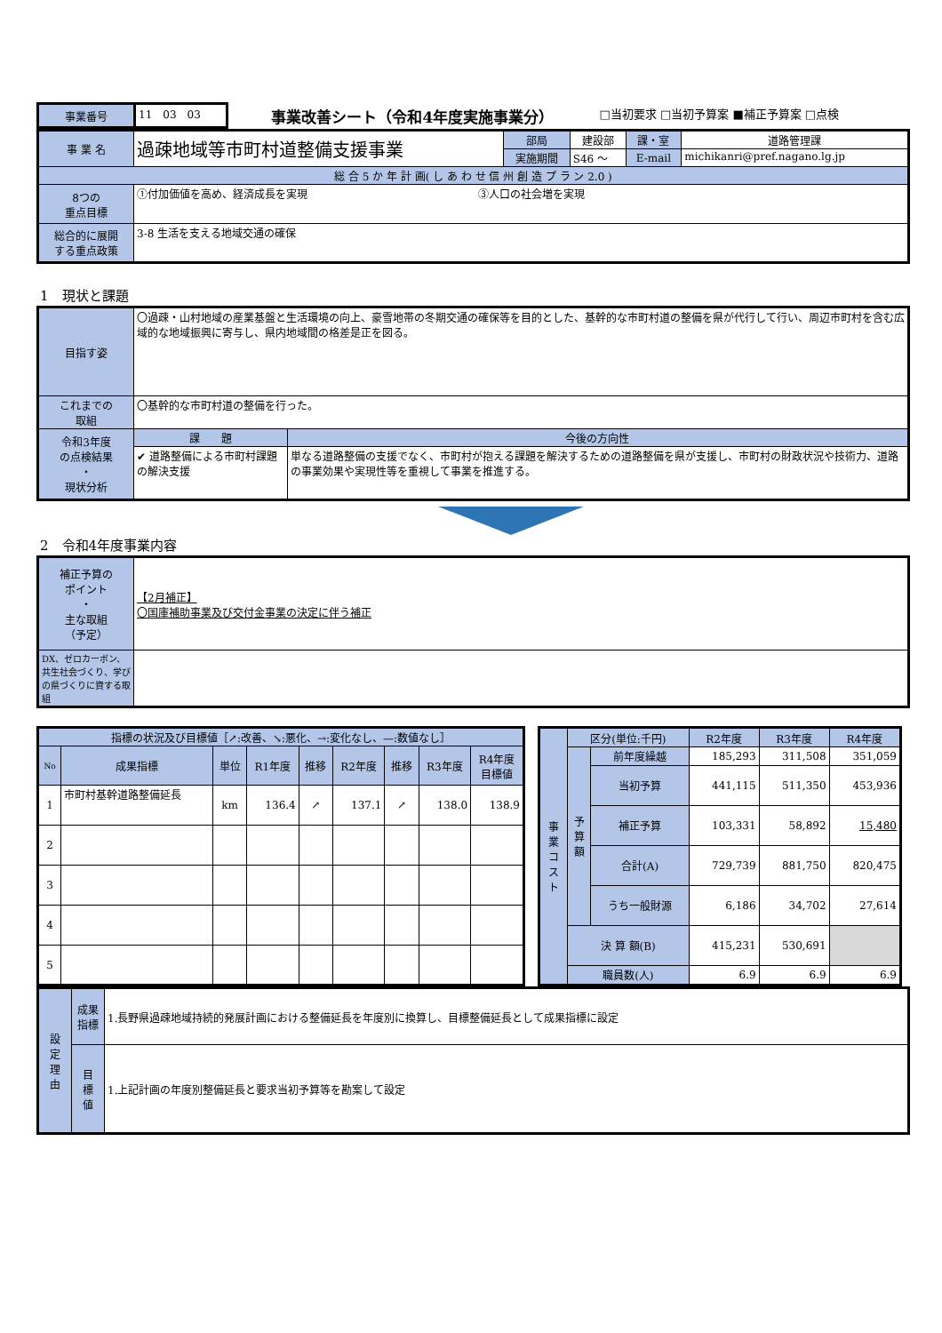| 事業番号 | 11 03 03 | 事業改善シート（令和4年度実施事業分） | □当初要求 □当初予算案 ■補正予算案 □点検 |
| 事 業 名 | 過疎地域等市町村道整備支援事業 | 部局 | 建設部 | 課・室 | 道路管理課 |
| | | 実施期間 | S46 ～ | E-mail | michikanri@pref.nagano.lg.jp |
| 総 合 5 か 年 計 画( し あ わ せ 信 州 創 造 プ ラ ン 2.0 ) | | | | | |
| 8つの 重点目標 | ①付加価値を高め、経済成長を実現 ③人口の社会増を実現 | | | | |
| 総合的に展開 する重点政策 | 3-8 生活を支える地域交通の確保 | | | | |
1　現状と課題
| 目指す姿 | 〇過疎・山村地域の産業基盤と生活環境の向上、豪雪地帯の冬期交通の確保等を目的とした、基幹的な市町村道の整備を県が代行して行い、周辺市町村を含む広域的な地域振興に寄与し、県内地域間の格差是正を図る。 | |
| これまでの 取組 | 〇基幹的な市町村道の整備を行った。 | |
| 令和3年度 の点検結果 ・ 現状分析 | 課 題 | 今後の方向性 |
| | ✔ 道路整備による市町村課題の解決支援 | 単なる道路整備の支援でなく、市町村が抱える課題を解決するための道路整備を県が支援し、市町村の財政状況や技術力、道路の事業効果や実現性等を重視して事業を推進する。 |
2　令和4年度事業内容
| 補正予算の ポイント ・ 主な取組 （予定） | 【2月補正】 〇国庫補助事業及び交付金事業の決定に伴う補正 |
| DX、ゼロカーボン、共生社会づくり、学びの県づくりに資する取組 | |
| 指標の状況及び目標値［↗:改善、↘:悪化、→:変化なし、—:数値なし］ | | | | | | | | |
| No | 成果指標 | 単位 | R1年度 | 推移 | R2年度 | 推移 | R3年度 | R4年度 目標値 |
| 1 | 市町村基幹道路整備延長 | km | 136.4 | ↗ | 137.1 | ↗ | 138.0 | 138.9 |
| 2 | | | | | | | | |
| 3 | | | | | | | | |
| 4 | | | | | | | | |
| 5 | | | | | | | | |
| 事 業 コ ス ト | 区分(単位:千円) | | R2年度 | R3年度 | R4年度 |
| | 予 算 額 | 前年度繰越 | 185,293 | 311,508 | 351,059 |
| | | 当初予算 | 441,115 | 511,350 | 453,936 |
| | | 補正予算 | 103,331 | 58,892 | 15,480 |
| | | 合計(A) | 729,739 | 881,750 | 820,475 |
| | | うち一般財源 | 6,186 | 34,702 | 27,614 |
| | 決 算 額(B) | | 415,231 | 530,691 | |
| | 職員数(人) | | 6.9 | 6.9 | 6.9 |
| 設 定 理 由 | 成果 指標 | 1.長野県過疎地域持続的発展計画における整備延長を年度別に換算し、目標整備延長として成果指標に設定 |
| | 目 標 値 | 1.上記計画の年度別整備延長と要求当初予算等を勘案して設定 |